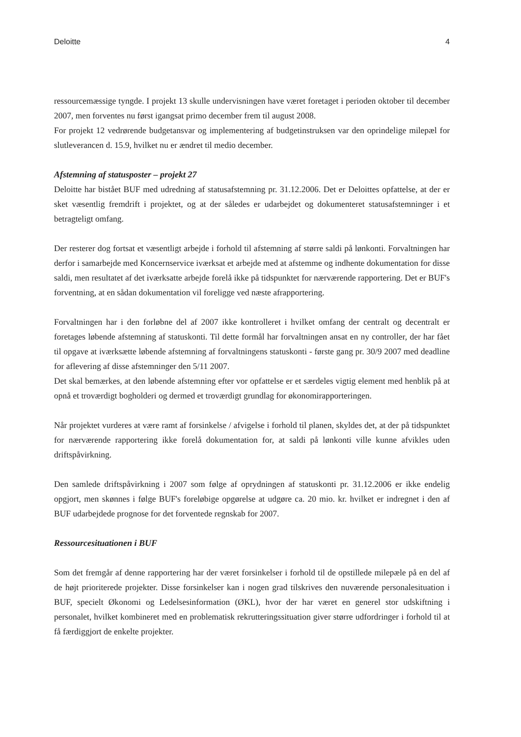Deloitte 4
ressourcemæssige tyngde. I projekt 13 skulle undervisningen have været foretaget i perioden oktober til december 2007, men forventes nu først igangsat primo december frem til august 2008.
For projekt 12 vedrørende budgetansvar og implementering af budgetinstruksen var den oprindelige milepæl for slutleverancen d. 15.9, hvilket nu er ændret til medio december.
Afstemning af statusposter – projekt 27
Deloitte har bistået BUF med udredning af statusafstemning pr. 31.12.2006. Det er Deloittes opfattelse, at der er sket væsentlig fremdrift i projektet, og at der således er udarbejdet og dokumenteret statusafstemninger i et betragteligt omfang.
Der resterer dog fortsat et væsentligt arbejde i forhold til afstemning af større saldi på lønkonti. Forvaltningen har derfor i samarbejde med Koncernservice iværksat et arbejde med at afstemme og indhente dokumentation for disse saldi, men resultatet af det iværksatte arbejde forelå ikke på tidspunktet for nærværende rapportering. Det er BUF's forventning, at en sådan dokumentation vil foreligge ved næste afrapportering.
Forvaltningen har i den forløbne del af 2007 ikke kontrolleret i hvilket omfang der centralt og decentralt er foretages løbende afstemning af statuskonti. Til dette formål har forvaltningen ansat en ny controller, der har fået til opgave at iværksætte løbende afstemning af forvaltningens statuskonti - første gang pr. 30/9 2007 med deadline for aflevering af disse afstemninger den 5/11 2007.
Det skal bemærkes, at den løbende afstemning efter vor opfattelse er et særdeles vigtig element med henblik på at opnå et troværdigt bogholderi og dermed et troværdigt grundlag for økonomirapporteringen.
Når projektet vurderes at være ramt af forsinkelse / afvigelse i forhold til planen, skyldes det, at der på tidspunktet for nærværende rapportering ikke forelå dokumentation for, at saldi på lønkonti ville kunne afvikles uden driftspåvirkning.
Den samlede driftspåvirkning i 2007 som følge af oprydningen af statuskonti pr. 31.12.2006 er ikke endelig opgjort, men skønnes i følge BUF's foreløbige opgørelse at udgøre ca. 20 mio. kr. hvilket er indregnet i den af BUF udarbejdede prognose for det forventede regnskab for 2007.
Ressourcesituationen i BUF
Som det fremgår af denne rapportering har der været forsinkelser i forhold til de opstillede milepæle på en del af de højt prioriterede projekter. Disse forsinkelser kan i nogen grad tilskrives den nuværende personalesituation i BUF, specielt Økonomi og Ledelsesinformation (ØKL), hvor der har været en generel stor udskiftning i personalet, hvilket kombineret med en problematisk rekrutteringssituation giver større udfordringer i forhold til at få færdiggjort de enkelte projekter.